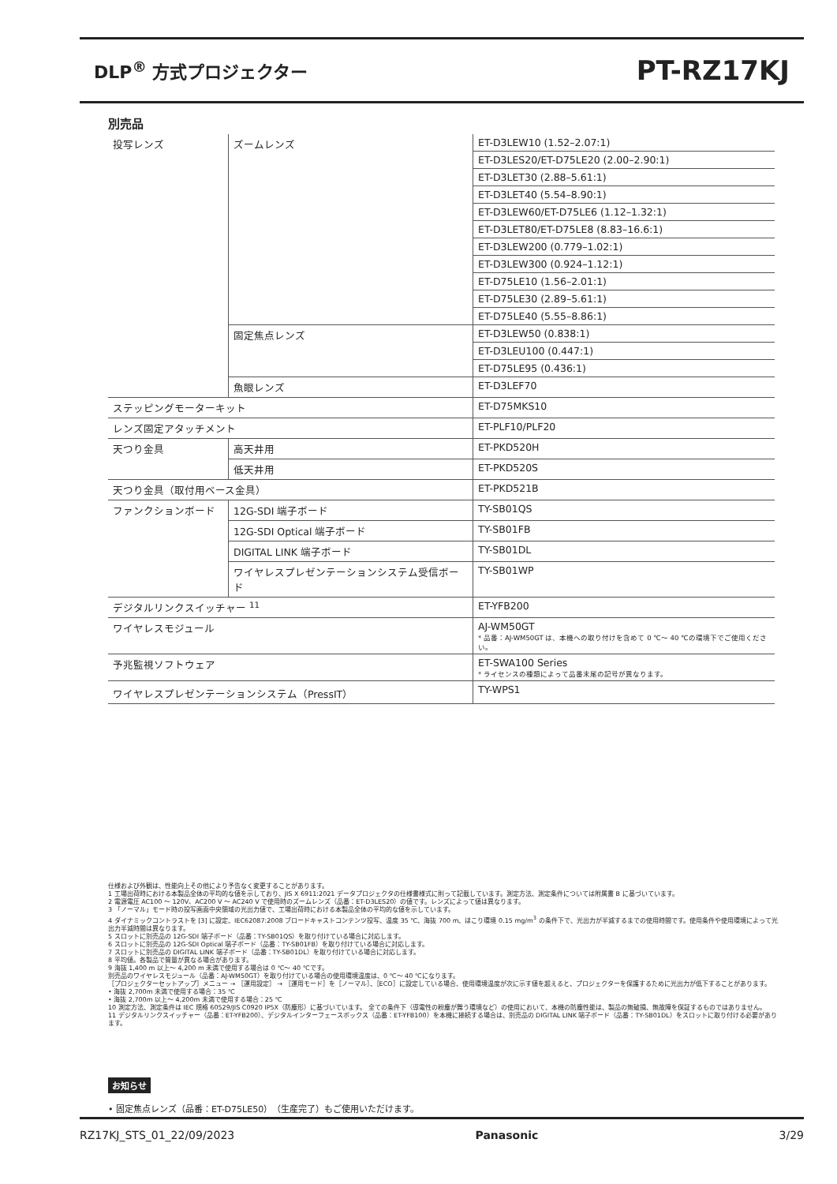DLP<sup>®</sup> 方式プロジェクター
PT-RZ17KJ
別売品
| 投写レンズ | ズームレンズ | | ET-D3LEW10 (1.52–2.07:1) |
| | | | ET-D3LES20/ET-D75LE20 (2.00–2.90:1) |
| | | | ET-D3LET30 (2.88–5.61:1) |
| | | | ET-D3LET40 (5.54–8.90:1) |
| | | | ET-D3LEW60/ET-D75LE6 (1.12–1.32:1) |
| | | | ET-D3LET80/ET-D75LE8 (8.83–16.6:1) |
| | | | ET-D3LEW200 (0.779–1.02:1) |
| | | | ET-D3LEW300 (0.924–1.12:1) |
| | | | ET-D75LE10 (1.56–2.01:1) |
| | | | ET-D75LE30 (2.89–5.61:1) |
| | | | ET-D75LE40 (5.55–8.86:1) |
| | 固定焦点レンズ | | ET-D3LEW50 (0.838:1) |
| | | | ET-D3LEU100 (0.447:1) |
| | | | ET-D75LE95 (0.436:1) |
| | 魚眼レンズ | | ET-D3LEF70 |
| ステッピングモーターキット | | | ET-D75MKS10 |
| レンズ固定アタッチメント | | | ET-PLF10/PLF20 |
| 天つり金具 | | 高天井用 | ET-PKD520H |
| | | 低天井用 | ET-PKD520S |
| 天つり金具（取付用ベース金具） | | | ET-PKD521B |
| ファンクションボード | 12G-SDI 端子ボード | | TY-SB01QS |
| | 12G-SDI Optical 端子ボード | | TY-SB01FB |
| | DIGITAL LINK 端子ボード | | TY-SB01DL |
| | ワイヤレスプレゼンテーションシステム受信ボード | | TY-SB01WP |
| デジタルリンクスイッチャー <sup>11</sup> | | | ET-YFB200 |
| ワイヤレスモジュール | | | AJ-WM50GT * 品番：AJ-WM50GT は、本機への取り付けを含めて 0 ℃～ 40 ℃の環境下でご使用ください。 |
| 予兆監視ソフトウェア | | | ET-SWA100 Series * ライセンスの種類によって品番末尾の記号が異なります。 |
| ワイヤレスプレゼンテーションシステム（PressIT） | | | TY-WPS1 |
仕様および外観は、性能向上その他により予告なく変更することがあります。
1 工場出荷時における本製品全体の平均的な値を示しており、JIS X 6911:2021 データプロジェクタの仕様書様式に則って記載しています。測定方法、測定条件については附属書 B に基づいています。
2 電源電圧 AC100 ～ 120V、AC200 V ～ AC240 V で使用時のズームレンズ（品番：ET-D3LES20）の値です。レンズによって値は異なります。
3 「ノーマル」モード時の投写画面中央領域の光出力値で、工場出荷時における本製品全体の平均的な値を示しています。
4 ダイナミックコントラストを [3] に設定、IEC62087:2008 ブロードキャストコンテンツ投写、温度 35 ℃、海抜 700 m、ほこり環境 0.15 mg/m<sup>3</sup> の条件下で、光出力が半減するまでの使用時間です。使用条件や使用環境によって光出力半減時間は異なります。
5 スロットに別売品の 12G-SDI 端子ボード（品番：TY-SB01QS）を取り付けている場合に対応します。
6 スロットに別売品の 12G-SDI Optical 端子ボード（品番：TY-SB01FB）を取り付けている場合に対応します。
7 スロットに別売品の DIGITAL LINK 端子ボード（品番：TY-SB01DL）を取り付けている場合に対応します。
8 平均値。各製品で質量が異なる場合があります。
9 海抜 1,400 m 以上～ 4,200 m 未満で使用する場合は 0 ℃～ 40 ℃です。
別売品のワイヤレスモジュール（品番：AJ-WM50GT）を取り付けている場合の使用環境温度は、0 ℃～ 40 ℃になります。
［プロジェクターセットアップ］メニュー → ［運用設定］ → ［運用モード］を［ノーマル］、［ECO］に設定している場合、使用環境温度が次に示す値を超えると、プロジェクターを保護するために光出力が低下することがあります。
• 海抜 2,700m 未満で使用する場合：35 ℃
• 海抜 2,700m 以上～ 4,200m 未満で使用する場合：25 ℃
10 測定方法、測定条件は IEC 規格 60529/JIS C0920 IP5X（防塵形）に基づいています。 全ての条件下（導電性の粉塵が舞う環境など）の使用において、本機の防塵性能は、製品の無破損、無故障を保証するものではありません。
11 デジタルリンクスイッチャー（品番：ET-YFB200）、デジタルインターフェースボックス（品番：ET-YFB100）を本機に接続する場合は、別売品の DIGITAL LINK 端子ボード（品番：TY-SB01DL）をスロットに取り付ける必要があります。
お知らせ
• 固定焦点レンズ（品番：ET-D75LE50）（生産完了）もご使用いただけます。
RZ17KJ_STS_01_22/09/2023 Panasonic 3/29